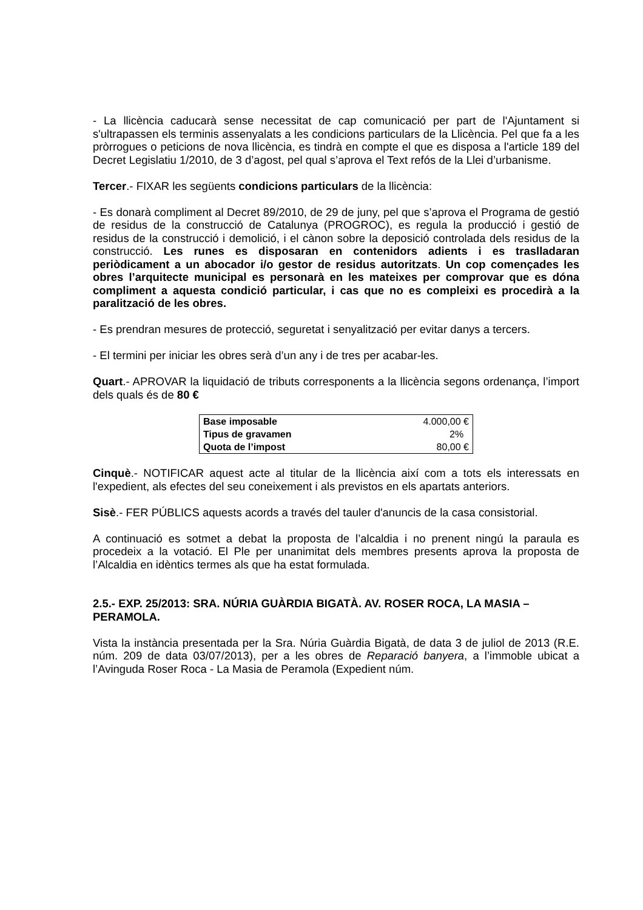- La llicència caducarà sense necessitat de cap comunicació per part de l'Ajuntament si s'ultrapassen els terminis assenyalats a les condicions particulars de la Llicència. Pel que fa a les pròrrogues o peticions de nova llicència, es tindrà en compte el que es disposa a l'article 189 del Decret Legislatiu 1/2010, de 3 d’agost, pel qual s’aprova el Text refós de la Llei d’urbanisme.
Tercer.- FIXAR les següents condicions particulars de la llicència:
- Es donarà compliment al Decret 89/2010, de 29 de juny, pel que s’aprova el Programa de gestió de residus de la construcció de Catalunya (PROGROC), es regula la producció i gestió de residus de la construcció i demolició, i el cànon sobre la deposició controlada dels residus de la construcció. Les runes es disposaran en contenidors adients i es traslladaran periòdicament a un abocador i/o gestor de residus autoritzats. Un cop començades les obres l’arquitecte municipal es personarà en les mateixes per comprovar que es dóna compliment a aquesta condició particular, i cas que no es compleixi es procedirà a la paralització de les obres.
- Es prendran mesures de protecció, seguretat i senyalització per evitar danys a tercers.
- El termini per iniciar les obres serà d’un any i de tres per acabar-les.
Quart.- APROVAR la liquidació de tributs corresponents a la llicència segons ordenança, l’import dels quals és de 80 €
| Base imposable | 4.000,00 € |
| Tipus de gravamen | 2% |
| Quota de l’impost | 80,00 € |
Cinquè.- NOTIFICAR aquest acte al titular de la llicència així com a tots els interessats en l'expedient, als efectes del seu coneixement i als previstos en els apartats anteriors.
Sisè.- FER PÚBLICS aquests acords a través del tauler d'anuncis de la casa consistorial.
A continuació es sotmet a debat la proposta de l’alcaldia i no prenent ningú la paraula es procedeix a la votació. El Ple per unanimitat dels membres presents aprova la proposta de l’Alcaldia en idèntics termes als que ha estat formulada.
2.5.- EXP. 25/2013: SRA. NÚRIA GUÀRDIA BIGATÀ. AV. ROSER ROCA, LA MASIA – PERAMOLA.
Vista la instància presentada per la Sra. Núria Guàrdia Bigatà, de data 3 de juliol de 2013 (R.E. núm. 209 de data 03/07/2013), per a les obres de Reparació banyera, a l’immoble ubicat a l’Avinguda Roser Roca - La Masia de Peramola (Expedient núm.